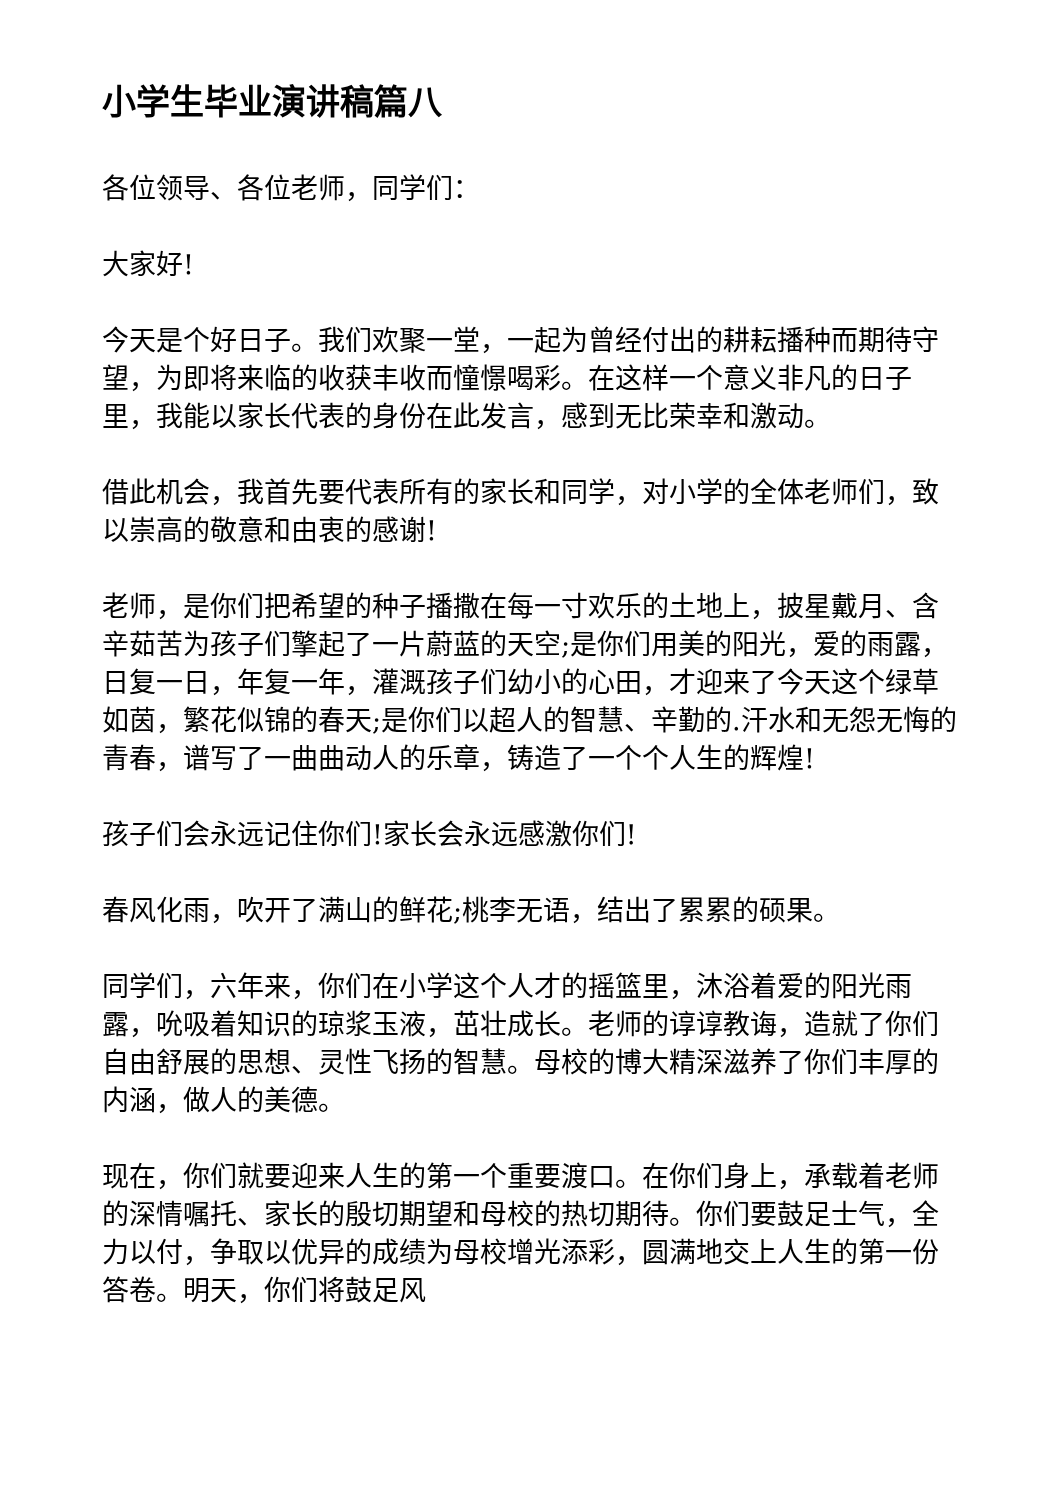小学生毕业演讲稿篇八
各位领导、各位老师，同学们：
大家好!
今天是个好日子。我们欢聚一堂，一起为曾经付出的耕耘播种而期待守望，为即将来临的收获丰收而憧憬喝彩。在这样一个意义非凡的日子里，我能以家长代表的身份在此发言，感到无比荣幸和激动。
借此机会，我首先要代表所有的家长和同学，对小学的全体老师们，致以崇高的敬意和由衷的感谢!
老师，是你们把希望的种子播撒在每一寸欢乐的土地上，披星戴月、含辛茹苦为孩子们擎起了一片蔚蓝的天空;是你们用美的阳光，爱的雨露，日复一日，年复一年，灌溉孩子们幼小的心田，才迎来了今天这个绿草如茵，繁花似锦的春天;是你们以超人的智慧、辛勤的.汗水和无怨无悔的青春，谱写了一曲曲动人的乐章，铸造了一个个人生的辉煌!
孩子们会永远记住你们!家长会永远感激你们!
春风化雨，吹开了满山的鲜花;桃李无语，结出了累累的硕果。
同学们，六年来，你们在小学这个人才的摇篮里，沐浴着爱的阳光雨露，吮吸着知识的琼浆玉液，茁壮成长。老师的谆谆教诲，造就了你们自由舒展的思想、灵性飞扬的智慧。母校的博大精深滋养了你们丰厚的内涵，做人的美德。
现在，你们就要迎来人生的第一个重要渡口。在你们身上，承载着老师的深情嘱托、家长的殷切期望和母校的热切期待。你们要鼓足士气，全力以付，争取以优异的成绩为母校增光添彩，圆满地交上人生的第一份答卷。明天，你们将鼓足风